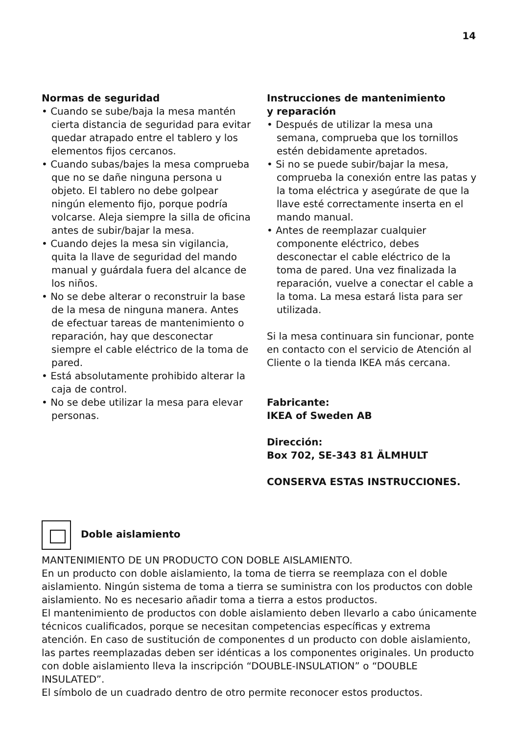14
Normas de seguridad
• Cuando se sube/baja la mesa mantén cierta distancia de seguridad para evitar quedar atrapado entre el tablero y los elementos fijos cercanos.
• Cuando subas/bajes la mesa comprueba que no se dañe ninguna persona u objeto. El tablero no debe golpear ningún elemento fijo, porque podría volcarse. Aleja siempre la silla de oficina antes de subir/bajar la mesa.
• Cuando dejes la mesa sin vigilancia, quita la llave de seguridad del mando manual y guárdala fuera del alcance de los niños.
• No se debe alterar o reconstruir la base de la mesa de ninguna manera. Antes de efectuar tareas de mantenimiento o reparación, hay que desconectar siempre el cable eléctrico de la toma de pared.
• Está absolutamente prohibido alterar la caja de control.
• No se debe utilizar la mesa para elevar personas.
Instrucciones de mantenimiento
y reparación
• Después de utilizar la mesa una semana, comprueba que los tornillos estén debidamente apretados.
• Si no se puede subir/bajar la mesa, comprueba la conexión entre las patas y la toma eléctrica y asegúrate de que la llave esté correctamente inserta en el mando manual.
• Antes de reemplazar cualquier componente eléctrico, debes desconectar el cable eléctrico de la toma de pared. Una vez finalizada la reparación, vuelve a conectar el cable a la toma. La mesa estará lista para ser utilizada.
Si la mesa continuara sin funcionar, ponte en contacto con el servicio de Atención al Cliente o la tienda IKEA más cercana.
Fabricante:
IKEA of Sweden AB
Dirección:
Box 702, SE-343 81 ÄLMHULT
CONSERVA ESTAS INSTRUCCIONES.
Doble aislamiento
MANTENIMIENTO DE UN PRODUCTO CON DOBLE AISLAMIENTO.
En un producto con doble aislamiento, la toma de tierra se reemplaza con el doble aislamiento. Ningún sistema de toma a tierra se suministra con los productos con doble aislamiento. No es necesario añadir toma a tierra a estos productos.
El mantenimiento de productos con doble aislamiento deben llevarlo a cabo únicamente técnicos cualificados, porque se necesitan competencias específicas y extrema atención. En caso de sustitución de componentes d un producto con doble aislamiento, las partes reemplazadas deben ser idénticas a los componentes originales. Un producto con doble aislamiento lleva la inscripción “DOUBLE-INSULATION” o “DOUBLE INSULATED”.
El símbolo de un cuadrado dentro de otro permite reconocer estos productos.